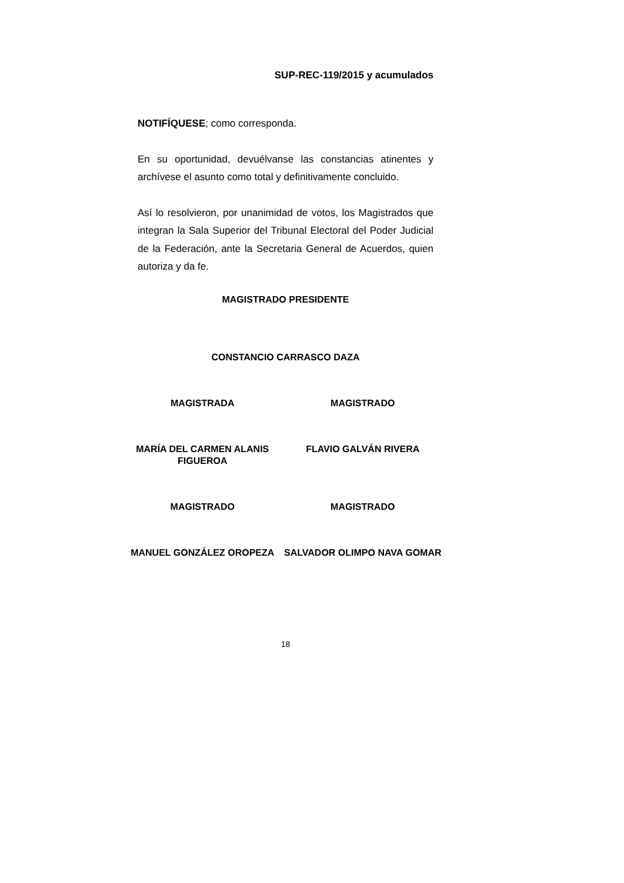SUP-REC-119/2015 y acumulados
NOTIFÍQUESE; como corresponda.
En su oportunidad, devuélvanse las constancias atinentes y archívese el asunto como total y definitivamente concluido.
Así lo resolvieron, por unanimidad de votos, los Magistrados que integran la Sala Superior del Tribunal Electoral del Poder Judicial de la Federación, ante la Secretaria General de Acuerdos, quien autoriza y da fe.
MAGISTRADO PRESIDENTE
CONSTANCIO CARRASCO DAZA
MAGISTRADA MAGISTRADO
MARÍA DEL CARMEN ALANIS FIGUEROA
FLAVIO GALVÁN RIVERA
MAGISTRADO MAGISTRADO
MANUEL GONZÁLEZ OROPEZA SALVADOR OLIMPO NAVA GOMAR
18